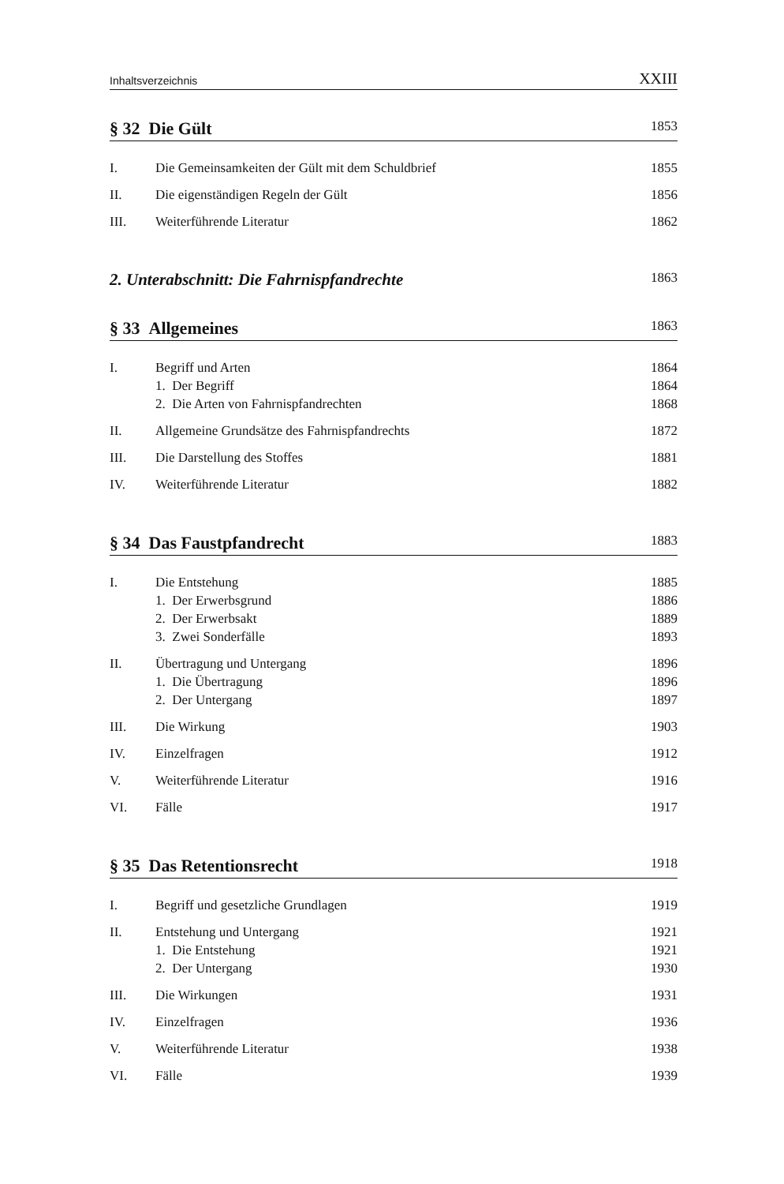Inhaltsverzeichnis XXIII
§ 32 Die Gült 1853
I. Die Gemeinsamkeiten der Gült mit dem Schuldbrief 1855
II. Die eigenständigen Regeln der Gült 1856
III. Weiterführende Literatur 1862
2. Unterabschnitt: Die Fahrnispfandrechte 1863
§ 33 Allgemeines 1863
I. Begriff und Arten 1864
1. Der Begriff 1864
2. Die Arten von Fahrnispfandrechten 1868
II. Allgemeine Grundsätze des Fahrnispfandrechts 1872
III. Die Darstellung des Stoffes 1881
IV. Weiterführende Literatur 1882
§ 34 Das Faustpfandrecht 1883
I. Die Entstehung 1885
1. Der Erwerbsgrund 1886
2. Der Erwerbsakt 1889
3. Zwei Sonderfälle 1893
II. Übertragung und Untergang 1896
1. Die Übertragung 1896
2. Der Untergang 1897
III. Die Wirkung 1903
IV. Einzelfragen 1912
V. Weiterführende Literatur 1916
VI. Fälle 1917
§ 35 Das Retentionsrecht 1918
I. Begriff und gesetzliche Grundlagen 1919
II. Entstehung und Untergang 1921
1. Die Entstehung 1921
2. Der Untergang 1930
III. Die Wirkungen 1931
IV. Einzelfragen 1936
V. Weiterführende Literatur 1938
VI. Fälle 1939